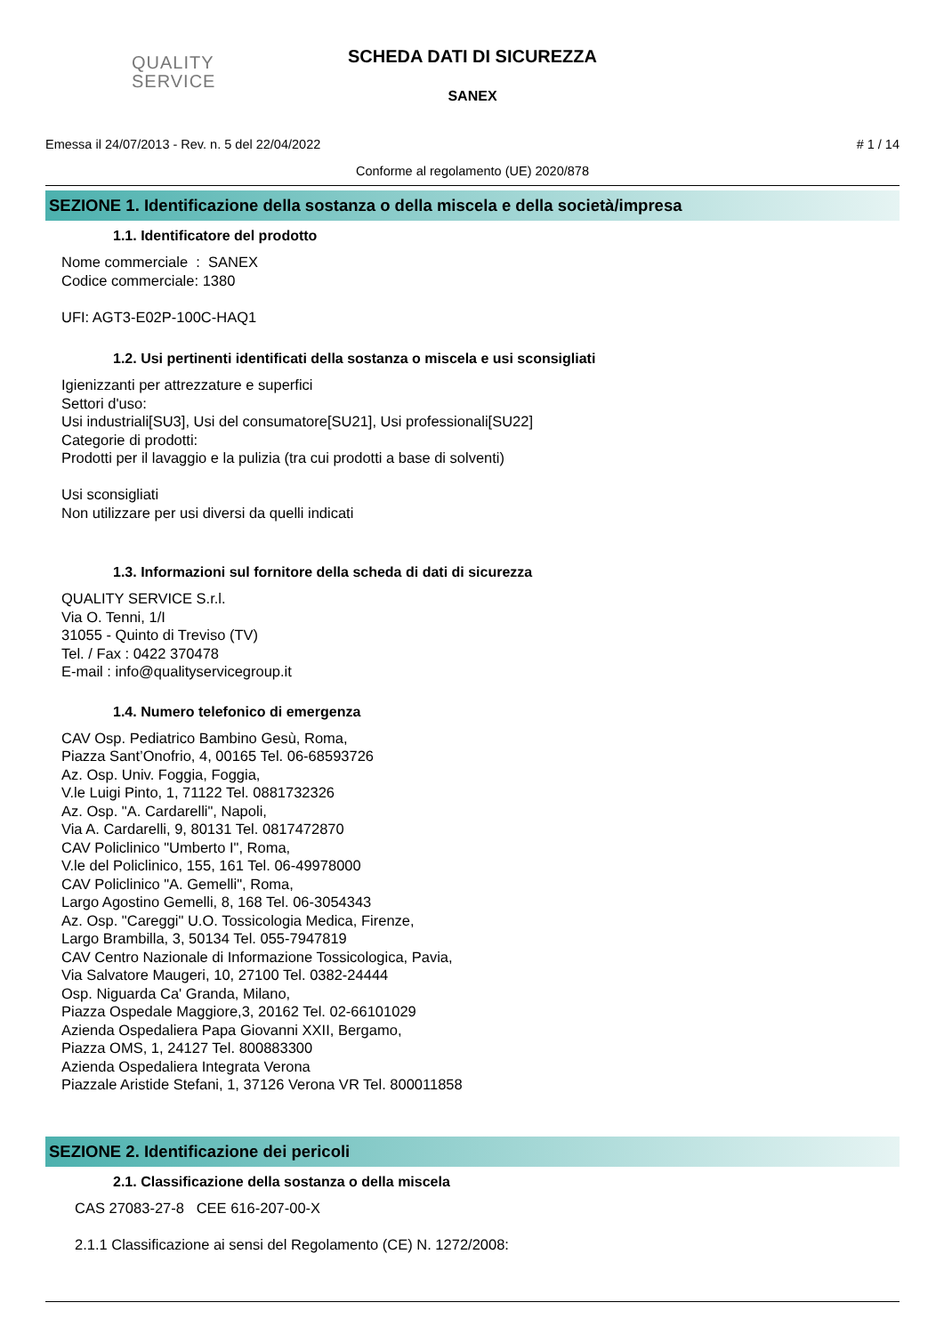QUALITY
SERVICE
SCHEDA DATI DI SICUREZZA
SANEX
Emessa il 24/07/2013 - Rev. n. 5 del 22/04/2022 # 1 / 14
Conforme al regolamento (UE) 2020/878
SEZIONE 1. Identificazione della sostanza o della miscela e della società/impresa
1.1. Identificatore del prodotto
Nome commerciale : SANEX
Codice commerciale: 1380
UFI: AGT3-E02P-100C-HAQ1
1.2. Usi pertinenti identificati della sostanza o miscela e usi sconsigliati
Igienizzanti per attrezzature e superfici
Settori d'uso:
Usi industriali[SU3], Usi del consumatore[SU21], Usi professionali[SU22]
Categorie di prodotti:
Prodotti per il lavaggio e la pulizia (tra cui prodotti a base di solventi)
Usi sconsigliati
Non utilizzare per usi diversi da quelli indicati
1.3. Informazioni sul fornitore della scheda di dati di sicurezza
QUALITY SERVICE S.r.l.
Via O. Tenni, 1/I
31055 - Quinto di Treviso (TV)
Tel. / Fax : 0422 370478
E-mail : info@qualityservicegroup.it
1.4. Numero telefonico di emergenza
CAV Osp. Pediatrico Bambino Gesù, Roma,
Piazza Sant’Onofrio, 4, 00165 Tel. 06-68593726
Az. Osp. Univ. Foggia, Foggia,
V.le Luigi Pinto, 1, 71122 Tel. 0881732326
Az. Osp. "A. Cardarelli", Napoli,
Via A. Cardarelli, 9, 80131 Tel. 0817472870
CAV Policlinico "Umberto I", Roma,
V.le del Policlinico, 155, 161 Tel. 06-49978000
CAV Policlinico "A. Gemelli", Roma,
Largo Agostino Gemelli, 8, 168 Tel. 06-3054343
Az. Osp. "Careggi" U.O. Tossicologia Medica, Firenze,
Largo Brambilla, 3, 50134 Tel. 055-7947819
CAV Centro Nazionale di Informazione Tossicologica, Pavia,
Via Salvatore Maugeri, 10, 27100 Tel. 0382-24444
Osp. Niguarda Ca' Granda, Milano,
Piazza Ospedale Maggiore,3, 20162 Tel. 02-66101029
Azienda Ospedaliera Papa Giovanni XXII, Bergamo,
Piazza OMS, 1, 24127 Tel. 800883300
Azienda Ospedaliera Integrata Verona
Piazzale Aristide Stefani, 1, 37126 Verona VR Tel. 800011858
SEZIONE 2. Identificazione dei pericoli
2.1. Classificazione della sostanza o della miscela
CAS 27083-27-8 CEE 616-207-00-X
2.1.1 Classificazione ai sensi del Regolamento (CE) N. 1272/2008: